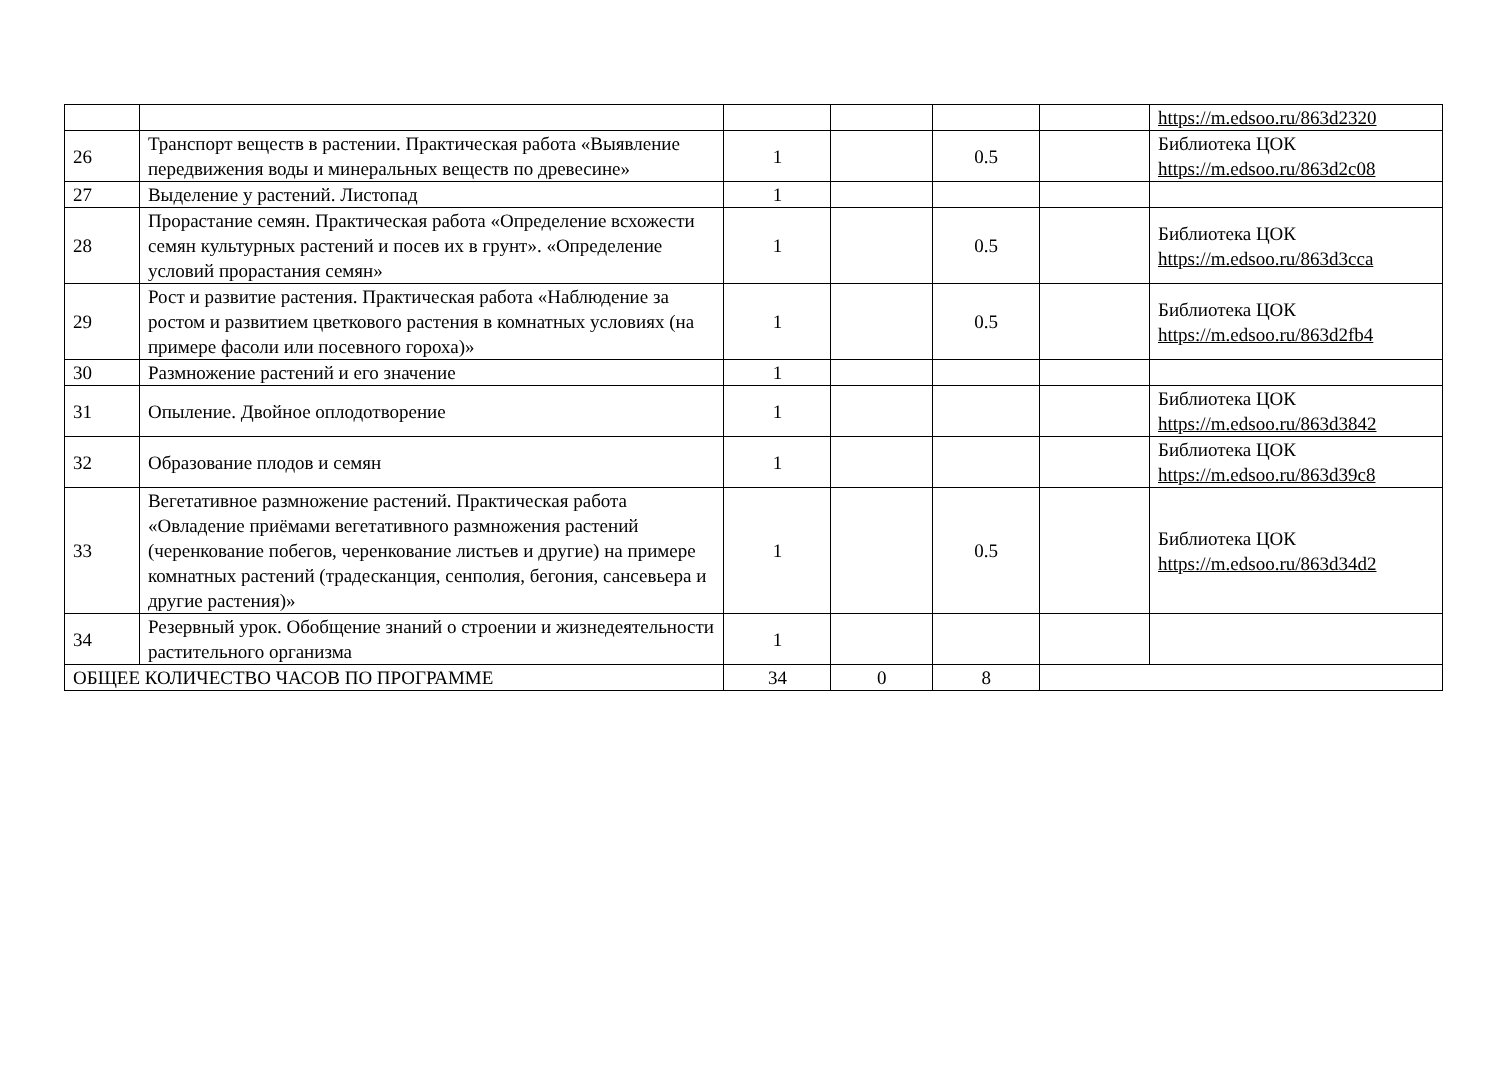| | | | | | | https://m.edsoo.ru/863d2320 |
| 26 | Транспорт веществ в растении. Практическая работа «Выявление передвижения воды и минеральных веществ по древесине» | 1 | | 0.5 | | Библиотека ЦОК https://m.edsoo.ru/863d2c08 |
| 27 | Выделение у растений. Листопад | 1 | | | | |
| 28 | Прорастание семян. Практическая работа «Определение всхожести семян культурных растений и посев их в грунт». «Определение условий прорастания семян» | 1 | | 0.5 | | Библиотека ЦОК https://m.edsoo.ru/863d3cca |
| 29 | Рост и развитие растения. Практическая работа «Наблюдение за ростом и развитием цветкового растения в комнатных условиях (на примере фасоли или посевного гороха)» | 1 | | 0.5 | | Библиотека ЦОК https://m.edsoo.ru/863d2fb4 |
| 30 | Размножение растений и его значение | 1 | | | | |
| 31 | Опыление. Двойное оплодотворение | 1 | | | | Библиотека ЦОК https://m.edsoo.ru/863d3842 |
| 32 | Образование плодов и семян | 1 | | | | Библиотека ЦОК https://m.edsoo.ru/863d39c8 |
| 33 | Вегетативное размножение растений. Практическая работа «Овладение приёмами вегетативного размножения растений (черенкование побегов, черенкование листьев и другие) на примере комнатных растений (традесканция, сенполия, бегония, сансевьера и другие растения)» | 1 | | 0.5 | | Библиотека ЦОК https://m.edsoo.ru/863d34d2 |
| 34 | Резервный урок. Обобщение знаний о строении и жизнедеятельности растительного организма | 1 | | | | |
| ОБЩЕЕ КОЛИЧЕСТВО ЧАСОВ ПО ПРОГРАММЕ | | 34 | 0 | 8 | | |